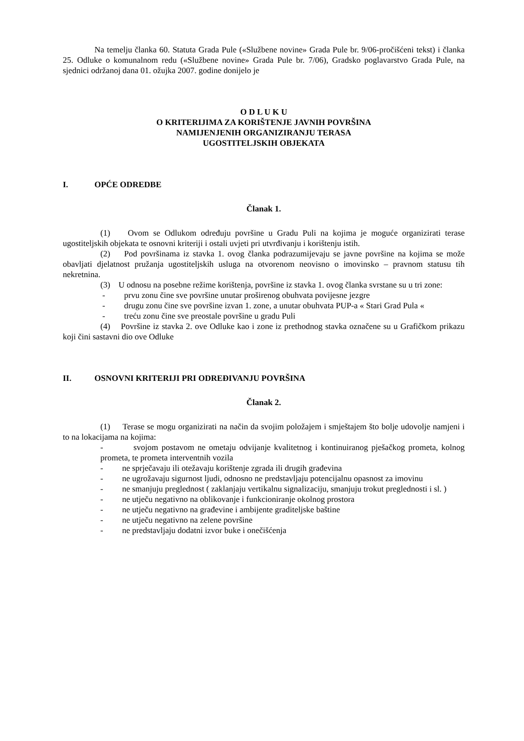Na temelju članka 60. Statuta Grada Pule («Službene novine» Grada Pule br. 9/06-pročišćeni tekst) i članka 25. Odluke o komunalnom redu («Službene novine» Grada Pule br. 7/06), Gradsko poglavarstvo Grada Pule, na sjednici održanoj dana 01. ožujka 2007. godine donijelo je
O D L U K U
O KRITERIJIMA ZA KORIŠTENJE JAVNIH POVRŠINA
NAMIJENJENIH ORGANIZIRANJU TERASA
UGOSTITELJSKIH OBJEKATA
I. OPĆE ODREDBE
Članak 1.
(1) Ovom se Odlukom određuju površine u Gradu Puli na kojima je moguće organizirati terase ugostiteljskih objekata te osnovni kriteriji i ostali uvjeti pri utvrđivanju i korištenju istih.
(2) Pod površinama iz stavka 1. ovog članka podrazumijevaju se javne površine na kojima se može obavljati djelatnost pružanja ugostiteljskih usluga na otvorenom neovisno o imovinsko – pravnom statusu tih nekretnina.
(3) U odnosu na posebne režime korištenja, površine iz stavka 1. ovog članka svrstane su u tri zone:
- prvu zonu čine sve površine unutar proširenog obuhvata povijesne jezgre
- drugu zonu čine sve površine izvan 1. zone, a unutar obuhvata PUP-a « Stari Grad Pula «
- treću zonu čine sve preostale površine u gradu Puli
(4) Površine iz stavka 2. ove Odluke kao i zone iz prethodnog stavka označene su u Grafičkom prikazu koji čini sastavni dio ove Odluke
II. OSNOVNI KRITERIJI PRI ODREĐIVANJU POVRŠINA
Članak 2.
(1) Terase se mogu organizirati na način da svojim položajem i smještajem što bolje udovolje namjeni i to na lokacijama na kojima:
- svojom postavom ne ometaju odvijanje kvalitetnog i kontinuiranog pješačkog prometa, kolnog prometa, te prometa interventnih vozila
- ne sprječavaju ili otežavaju korištenje zgrada ili drugih građevina
- ne ugrožavaju sigurnost ljudi, odnosno ne predstavljaju potencijalnu opasnost za imovinu
- ne smanjuju preglednost ( zaklanjaju vertikalnu signalizaciju, smanjuju trokut preglednosti i sl. )
- ne utječu negativno na oblikovanje i funkcioniranje okolnog prostora
- ne utječu negativno na građevine i ambijente graditeljske baštine
- ne utječu negativno na zelene površine
- ne predstavljaju dodatni izvor buke i onečišćenja